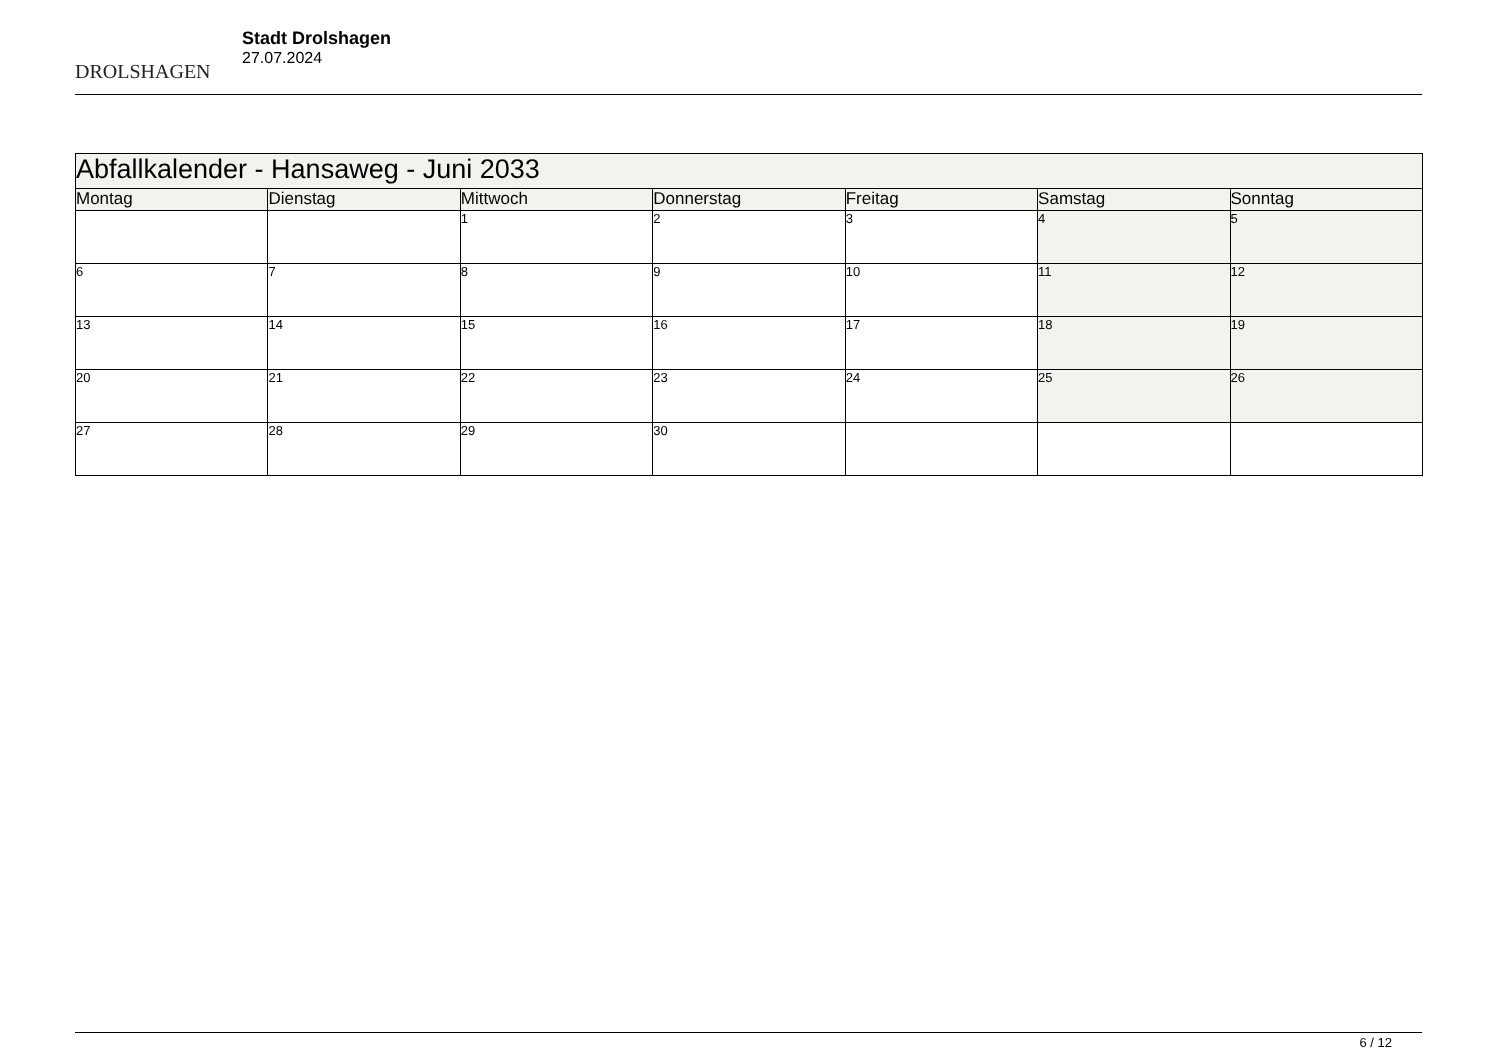DROLSHAGEN
Stadt Drolshagen
27.07.2024
| Abfallkalender - Hansaweg - Juni 2033 | | | | | | |
| --- | --- | --- | --- | --- | --- | --- |
| Montag | Dienstag | Mittwoch | Donnerstag | Freitag | Samstag | Sonntag |
| | | 1 | 2 | 3 | 4 | 5 |
| 6 | 7 | 8 | 9 | 10 | 11 | 12 |
| 13 | 14 | 15 | 16 | 17 | 18 | 19 |
| 20 | 21 | 22 | 23 | 24 | 25 | 26 |
| 27 | 28 | 29 | 30 | | | |
6 / 12